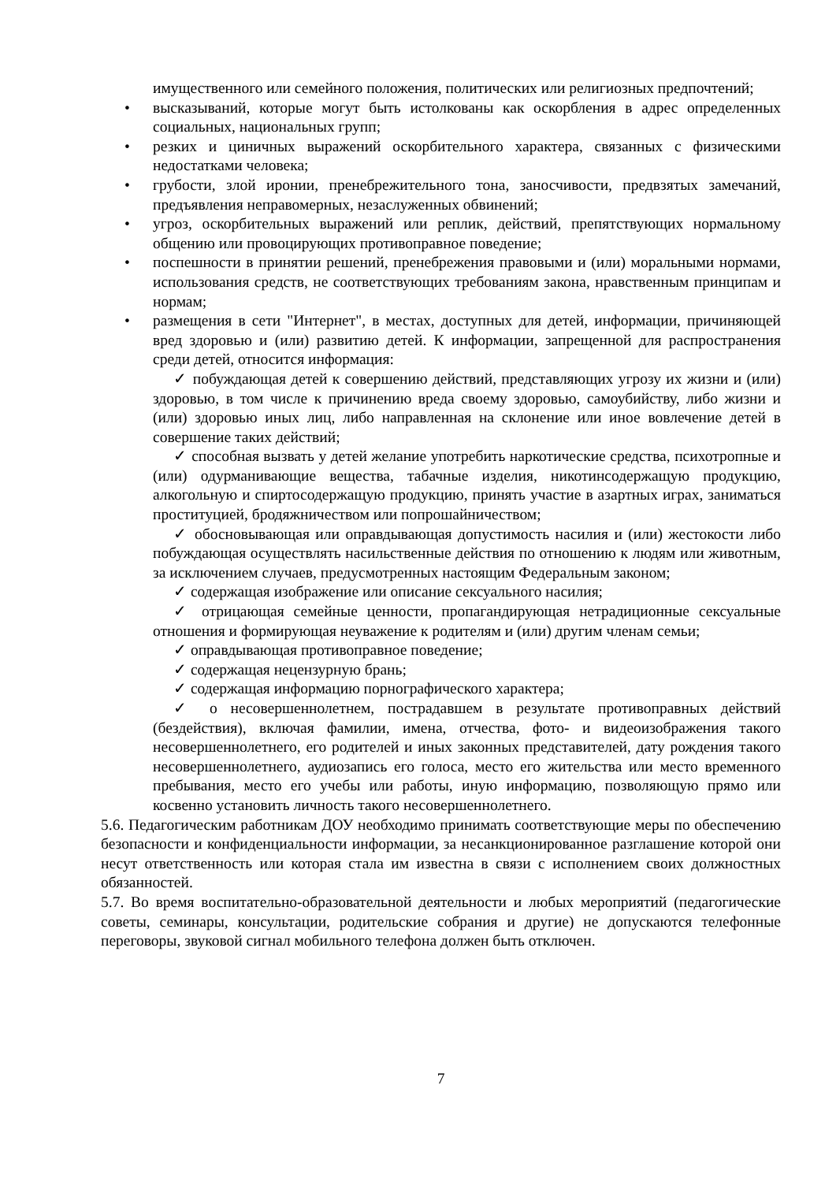имущественного или семейного положения, политических или религиозных предпочтений;
• высказываний, которые могут быть истолкованы как оскорбления в адрес определенных социальных, национальных групп;
• резких и циничных выражений оскорбительного характера, связанных с физическими недостатками человека;
• грубости, злой иронии, пренебрежительного тона, заносчивости, предвзятых замечаний, предъявления неправомерных, незаслуженных обвинений;
• угроз, оскорбительных выражений или реплик, действий, препятствующих нормальному общению или провоцирующих противоправное поведение;
• поспешности в принятии решений, пренебрежения правовыми и (или) моральными нормами, использования средств, не соответствующих требованиям закона, нравственным принципам и нормам;
• размещения в сети "Интернет", в местах, доступных для детей, информации, причиняющей вред здоровью и (или) развитию детей. К информации, запрещенной для распространения среди детей, относится информация:
✓ побуждающая детей к совершению действий, представляющих угрозу их жизни и (или) здоровью, в том числе к причинению вреда своему здоровью, самоубийству, либо жизни и (или) здоровью иных лиц, либо направленная на склонение или иное вовлечение детей в совершение таких действий;
✓ способная вызвать у детей желание употребить наркотические средства, психотропные и (или) одурманивающие вещества, табачные изделия, никотинсодержащую продукцию, алкогольную и спиртосодержащую продукцию, принять участие в азартных играх, заниматься проституцией, бродяжничеством или попрошайничеством;
✓ обосновывающая или оправдывающая допустимость насилия и (или) жестокости либо побуждающая осуществлять насильственные действия по отношению к людям или животным, за исключением случаев, предусмотренных настоящим Федеральным законом;
✓ содержащая изображение или описание сексуального насилия;
✓ отрицающая семейные ценности, пропагандирующая нетрадиционные сексуальные отношения и формирующая неуважение к родителям и (или) другим членам семьи;
✓ оправдывающая противоправное поведение;
✓ содержащая нецензурную брань;
✓ содержащая информацию порнографического характера;
✓ о несовершеннолетнем, пострадавшем в результате противоправных действий (бездействия), включая фамилии, имена, отчества, фото- и видеоизображения такого несовершеннолетнего, его родителей и иных законных представителей, дату рождения такого несовершеннолетнего, аудиозапись его голоса, место его жительства или место временного пребывания, место его учебы или работы, иную информацию, позволяющую прямо или косвенно установить личность такого несовершеннолетнего.
5.6. Педагогическим работникам ДОУ необходимо принимать соответствующие меры по обеспечению безопасности и конфиденциальности информации, за несанкционированное разглашение которой они несут ответственность или которая стала им известна в связи с исполнением своих должностных обязанностей.
5.7. Во время воспитательно-образовательной деятельности и любых мероприятий (педагогические советы, семинары, консультации, родительские собрания и другие) не допускаются телефонные переговоры, звуковой сигнал мобильного телефона должен быть отключен.
7